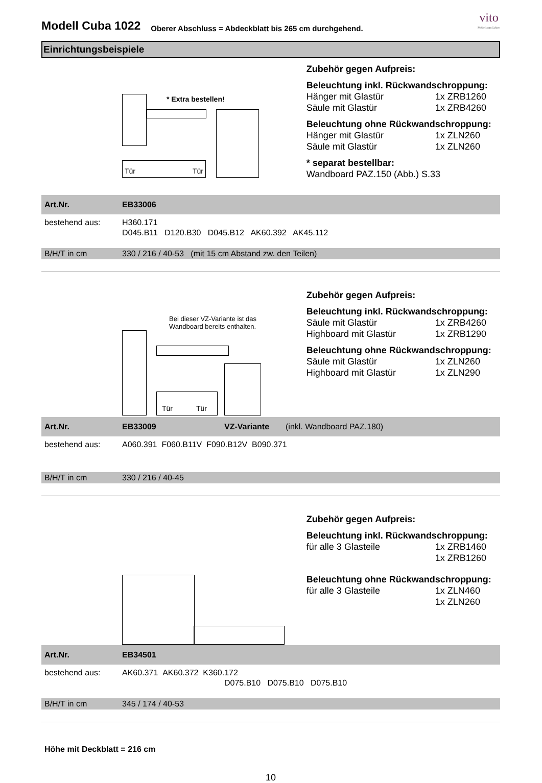Modell Cuba 1022
Oberer Abschluss = Abdeckblatt bis 265 cm durchgehend.
vito
Möbel zum Leben
Einrichtungsbeispiele
* Extra bestellen!
Tür Tür
Zubehör gegen Aufpreis:
Beleuchtung inkl. Rückwandschroppung:
Hänger mit Glastür 1x ZRB1260
Säule mit Glastür 1x ZRB4260
Beleuchtung ohne Rückwandschroppung:
Hänger mit Glastür 1x ZLN260
Säule mit Glastür 1x ZLN260
* separat bestellbar:
Wandboard PAZ.150 (Abb.) S.33
Art.Nr. EB33006
bestehend aus: H360.171
D045.B11 D120.B30 D045.B12 AK60.392 AK45.112
B/H/T in cm 330 / 216 / 40-53 (mit 15 cm Abstand zw. den Teilen)
Bei dieser VZ-Variante ist das
Wandboard bereits enthalten.
Tür Tür
Zubehör gegen Aufpreis:
Beleuchtung inkl. Rückwandschroppung:
Säule mit Glastür 1x ZRB4260
Highboard mit Glastür 1x ZRB1290
Beleuchtung ohne Rückwandschroppung:
Säule mit Glastür 1x ZLN260
Highboard mit Glastür 1x ZLN290
Art.Nr. EB33009 VZ-Variante (inkl. Wandboard PAZ.180)
bestehend aus: A060.391 F060.B11V F090.B12V B090.371
B/H/T in cm 330 / 216 / 40-45
Zubehör gegen Aufpreis:
Beleuchtung inkl. Rückwandschroppung:
für alle 3 Glasteile 1x ZRB1460
1x ZRB1260
Beleuchtung ohne Rückwandschroppung:
für alle 3 Glasteile 1x ZLN460
1x ZLN260
Art.Nr. EB34501
bestehend aus: AK60.371 AK60.372 K360.172
D075.B10 D075.B10 D075.B10
B/H/T in cm 345 / 174 / 40-53
Höhe mit Deckblatt = 216 cm
10